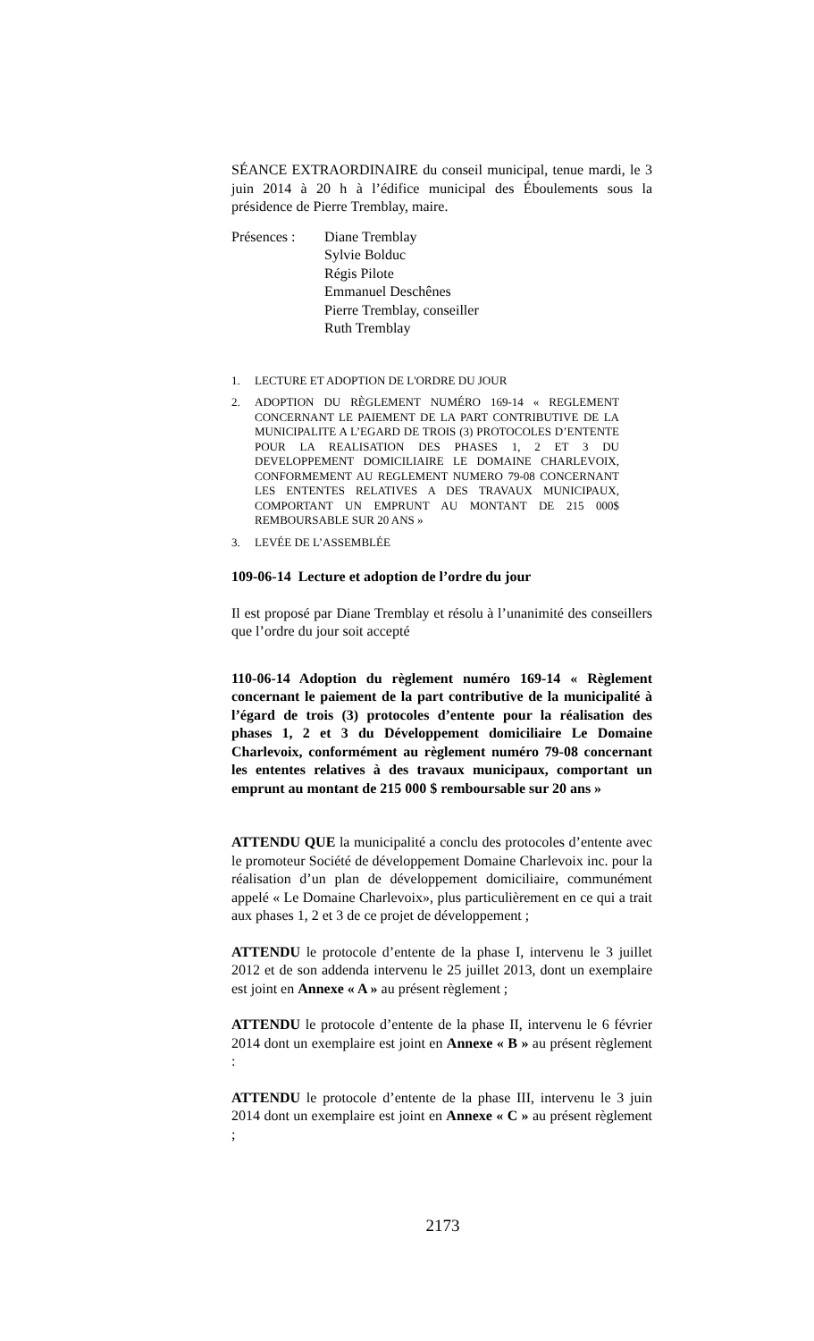SÉANCE EXTRAORDINAIRE du conseil municipal, tenue mardi, le 3 juin 2014 à 20 h à l’édifice municipal des Éboulements sous la présidence de Pierre Tremblay, maire.
Présences :
Diane Tremblay
Sylvie Bolduc
Régis Pilote
Emmanuel Deschênes
Pierre Tremblay, conseiller
Ruth Tremblay
1. LECTURE ET ADOPTION DE L'ORDRE DU JOUR
2. ADOPTION DU RÈGLEMENT NUMÉRO 169-14 « REGLEMENT CONCERNANT LE PAIEMENT DE LA PART CONTRIBUTIVE DE LA MUNICIPALITE A L’EGARD DE TROIS (3) PROTOCOLES D’ENTENTE POUR LA REALISATION DES PHASES 1, 2 ET 3 DU DEVELOPPEMENT DOMICILIAIRE LE DOMAINE CHARLEVOIX, CONFORMEMENT AU REGLEMENT NUMERO 79-08 CONCERNANT LES ENTENTES RELATIVES A DES TRAVAUX MUNICIPAUX, COMPORTANT UN EMPRUNT AU MONTANT DE 215 000$ REMBOURSABLE SUR 20 ANS »
3. LEVÉE DE L’ASSEMBLÉE
109-06-14 Lecture et adoption de l’ordre du jour
Il est proposé par Diane Tremblay et résolu à l’unanimité des conseillers que l’ordre du jour soit accepté
110-06-14 Adoption du règlement numéro 169-14 « Règlement concernant le paiement de la part contributive de la municipalité à l’égard de trois (3) protocoles d’entente pour la réalisation des phases 1, 2 et 3 du Développement domiciliaire Le Domaine Charlevoix, conformément au règlement numéro 79-08 concernant les ententes relatives à des travaux municipaux, comportant un emprunt au montant de 215 000 $ remboursable sur 20 ans »
ATTENDU QUE la municipalité a conclu des protocoles d’entente avec le promoteur Société de développement Domaine Charlevoix inc. pour la réalisation d’un plan de développement domiciliaire, communément appelé « Le Domaine Charlevoix», plus particulièrement en ce qui a trait aux phases 1, 2 et 3 de ce projet de développement ;
ATTENDU le protocole d’entente de la phase I, intervenu le 3 juillet 2012 et de son addenda intervenu le 25 juillet 2013, dont un exemplaire est joint en Annexe « A » au présent règlement ;
ATTENDU le protocole d’entente de la phase II, intervenu le 6 février 2014 dont un exemplaire est joint en Annexe « B » au présent règlement :
ATTENDU le protocole d’entente de la phase III, intervenu le 3 juin 2014 dont un exemplaire est joint en Annexe « C » au présent règlement ;
2173